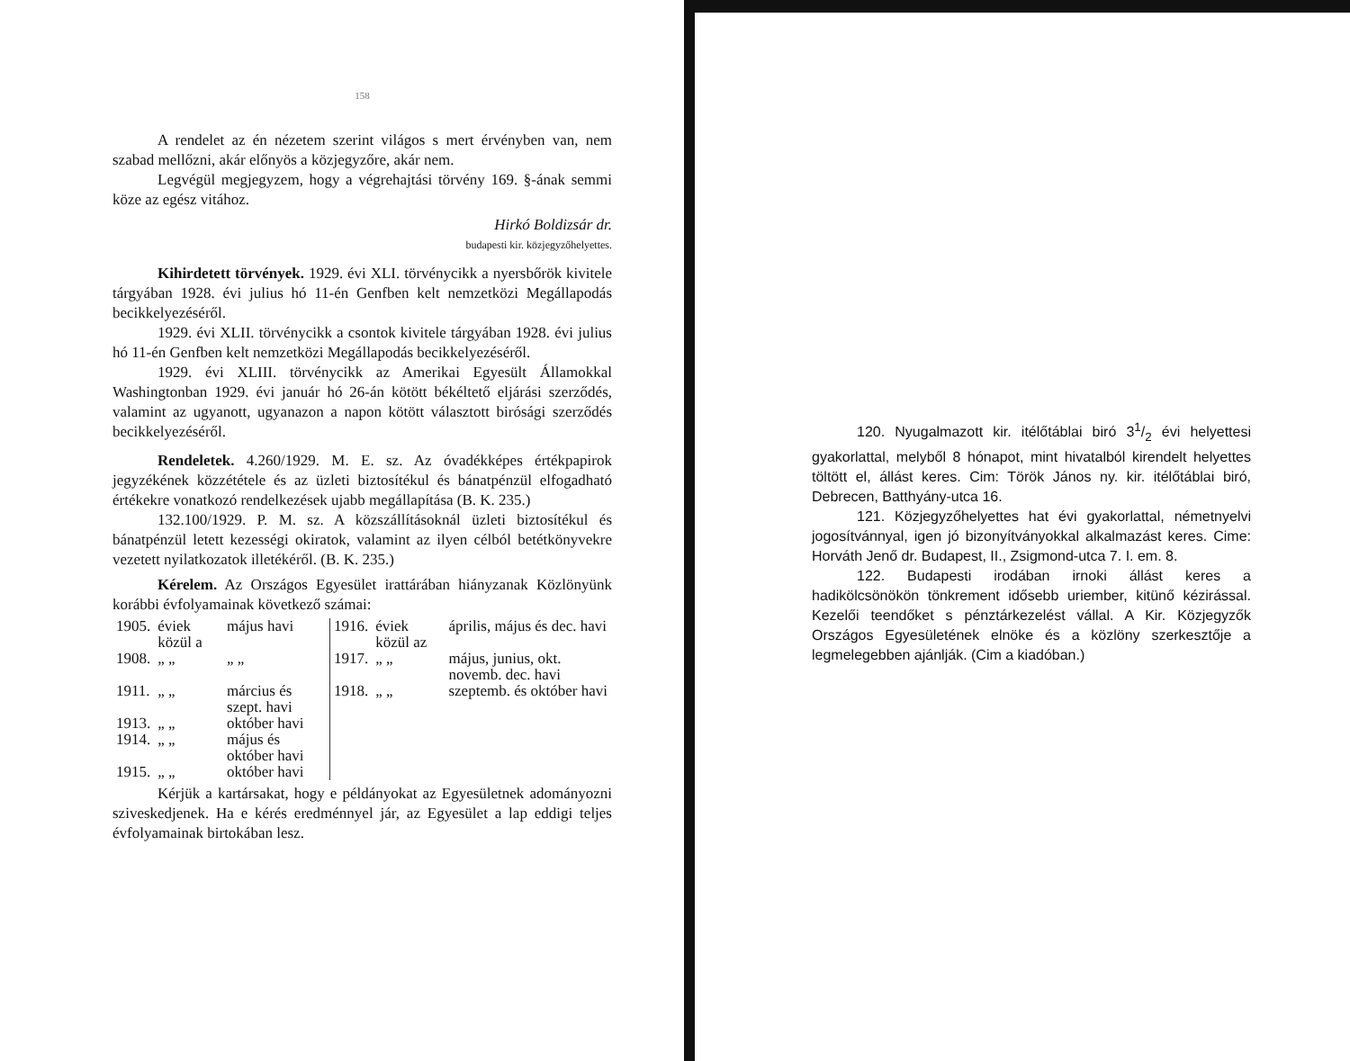158
A rendelet az én nézetem szerint világos s mert érvényben van, nem szabad mellőzni, akár előnyös a közjegyzőre, akár nem.
Legvégül megjegyzem, hogy a végrehajtási törvény 169. §-ának semmi köze az egész vitához.
Hirkó Boldizsár dr.
budapesti kir. közjegyzőhelyettes.
Kihirdetett törvények. 1929. évi XLI. törvénycikk a nyersbőrök kivitele tárgyában 1928. évi julius hó 11-én Genfben kelt nemzetközi Megállapodás becikkelyezéséről.
1929. évi XLII. törvénycikk a csontok kivitele tárgyában 1928. évi julius hó 11-én Genfben kelt nemzetközi Megállapodás becikkelyezéséről.
1929. évi XLIII. törvénycikk az Amerikai Egyesült Államokkal Washingtonban 1929. évi január hó 26-án kötött békéltető eljárási szerződés, valamint az ugyanott, ugyanazon a napon kötött választott birósági szerződés becikkelyezéséről.
Rendeletek. 4.260/1929. M. E. sz. Az óvadékképes értékpapirok jegyzékének közzététele és az üzleti biztosítékul és bánatpénzül elfogadható értékekre vonatkozó rendelkezések ujabb megállapítása (B. K. 235.)
132.100/1929. P. M. sz. A közszállításoknál üzleti biztosítékul és bánatpénzül letett kezességi okiratok, valamint az ilyen célból betétkönyvekre vezetett nyilatkozatok illetékéről. (B. K. 235.)
Kérelem. Az Országos Egyesület irattárában hiányzanak Közlönyünk korábbi évfolyamainak következő számai:
| 1905. | éviek közül a | május havi | 1916. | éviek közül az | április, május és dec. havi |
| 1908. | „ „ | „ „ | 1917. | „ „ | május, junius, okt. novemb. dec. havi |
| 1911. | „ „ | március és szept. havi | 1918. | „ „ | szeptemb. és október havi |
| 1913. | „ „ | október havi | | | |
| 1914. | „ „ | május és október havi | | | |
| 1915. | „ „ | október havi | | | |
Kérjük a kartársakat, hogy e példányokat az Egyesületnek adományozni sziveskedjenek. Ha e kérés eredménnyel jár, az Egyesület a lap eddigi teljes évfolyamainak birtokában lesz.
120. Nyugalmazott kir. itélőtáblai biró 31/2 évi helyettesi gyakorlattal, melyből 8 hónapot, mint hivatalból kirendelt helyettes töltött el, állást keres. Cim: Török János ny. kir. itélőtáblai biró, Debrecen, Batthyány-utca 16.
121. Közjegyzőhelyettes hat évi gyakorlattal, németnyelvi jogosítvánnyal, igen jó bizonyítványokkal alkalmazást keres. Cime: Horváth Jenő dr. Budapest, II., Zsigmond-utca 7. I. em. 8.
122. Budapesti irodában irnoki állást keres a hadikölcsönökön tönkrement idősebb uriember, kitünő kézirással. Kezelői teendőket s pénztárkezelést vállal. A Kir. Közjegyzők Országos Egyesületének elnöke és a közlöny szerkesztője a legmelegebben ajánlják. (Cim a kiadóban.)